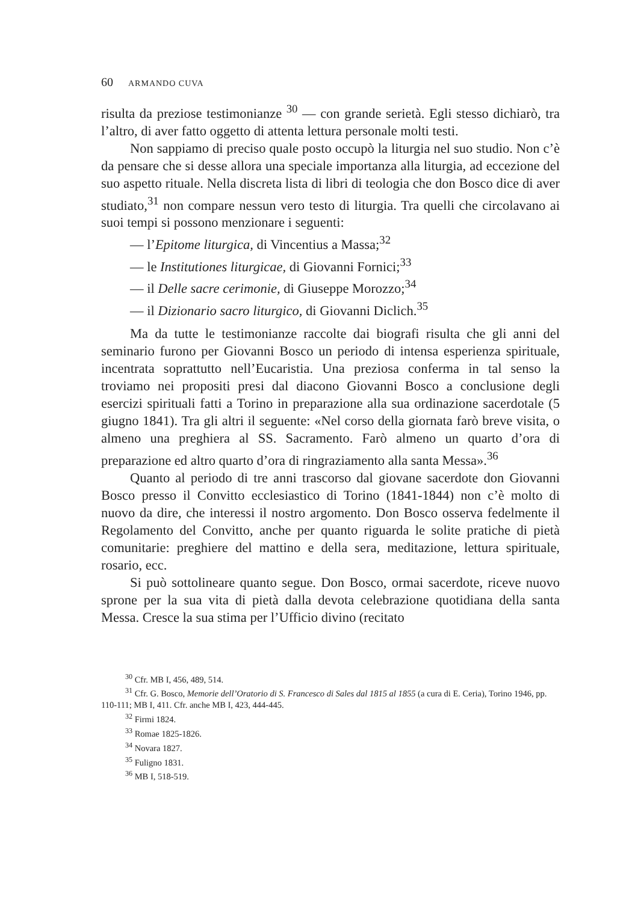60 ARMANDO CUVA
risulta da preziose testimonianze <sup>30</sup> — con grande serietà. Egli stesso dichiarò, tra l’altro, di aver fatto oggetto di attenta lettura personale molti testi.
Non sappiamo di preciso quale posto occupò la liturgia nel suo studio. Non c’è da pensare che si desse allora una speciale importanza alla liturgia, ad eccezione del suo aspetto rituale. Nella discreta lista di libri di teologia che don Bosco dice di aver studiato,<sup>31</sup> non compare nessun vero testo di liturgia. Tra quelli che circolavano ai suoi tempi si possono menzionare i seguenti:
— l’Epitome liturgica, di Vincentius a Massa;<sup>32</sup>
— le Institutiones liturgicae, di Giovanni Fornici;<sup>33</sup>
— il Delle sacre cerimonie, di Giuseppe Morozzo;<sup>34</sup>
— il Dizionario sacro liturgico, di Giovanni Diclich.<sup>35</sup>
Ma da tutte le testimonianze raccolte dai biografi risulta che gli anni del seminario furono per Giovanni Bosco un periodo di intensa esperienza spirituale, incentrata soprattutto nell’Eucaristia. Una preziosa conferma in tal senso la troviamo nei propositi presi dal diacono Giovanni Bosco a conclusione degli esercizi spirituali fatti a Torino in preparazione alla sua ordinazione sacerdotale (5 giugno 1841). Tra gli altri il seguente: «Nel corso della giornata farò breve visita, o almeno una preghiera al SS. Sacramento. Farò almeno un quarto d’ora di preparazione ed altro quarto d’ora di ringraziamento alla santa Messa».<sup>36</sup>
Quanto al periodo di tre anni trascorso dal giovane sacerdote don Giovanni Bosco presso il Convitto ecclesiastico di Torino (1841-1844) non c’è molto di nuovo da dire, che interessi il nostro argomento. Don Bosco osserva fedelmente il Regolamento del Convitto, anche per quanto riguarda le solite pratiche di pietà comunitarie: preghiere del mattino e della sera, meditazione, lettura spirituale, rosario, ecc.
Si può sottolineare quanto segue. Don Bosco, ormai sacerdote, riceve nuovo sprone per la sua vita di pietà dalla devota celebrazione quotidiana della santa Messa. Cresce la sua stima per l’Ufficio divino (recitato
<sup>30</sup> Cfr. MB I, 456, 489, 514.
<sup>31</sup> Cfr. G. Bosco, Memorie dell’Oratorio di S. Francesco di Sales dal 1815 al 1855 (a cura di E. Ceria), Torino 1946, pp. 110-111; MB I, 411. Cfr. anche MB I, 423, 444-445.
<sup>32</sup> Firmi 1824.
<sup>33</sup> Romae 1825-1826.
<sup>34</sup> Novara 1827.
<sup>35</sup> Fuligno 1831.
<sup>36</sup> MB I, 518-519.